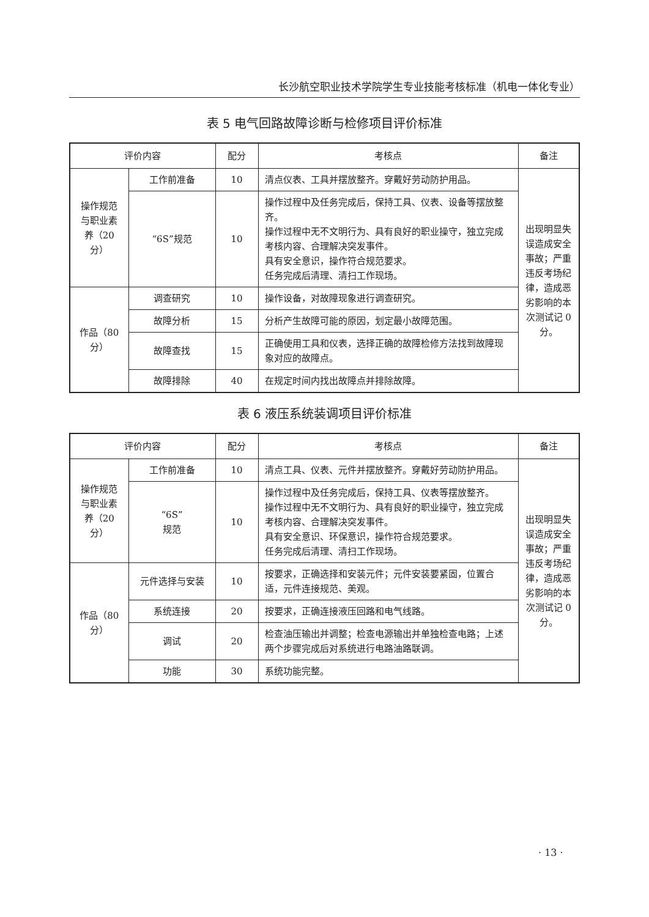长沙航空职业技术学院学生专业技能考核标准（机电一体化专业）
表 5 电气回路故障诊断与检修项目评价标准
| 评价内容 | | 配分 | 考核点 | 备注 |
| --- | --- | --- | --- | --- |
| 操作规范与职业素养（20 分） | 工作前准备 | 10 | 清点仪表、工具并摆放整齐。穿戴好劳动防护用品。 | 出现明显失误造成安全事故；严重违反考场纪律，造成恶劣影响的本次测试记 0 分。 |
| | “6S”规范 | 10 | 操作过程中及任务完成后，保持工具、仪表、设备等摆放整齐。 操作过程中无不文明行为、具有良好的职业操守，独立完成考核内容、合理解决突发事件。 具有安全意识，操作符合规范要求。 任务完成后清理、清扫工作现场。 | |
| 作品（80 分） | 调查研究 | 10 | 操作设备，对故障现象进行调查研究。 | |
| | 故障分析 | 15 | 分析产生故障可能的原因，划定最小故障范围。 | |
| | 故障查找 | 15 | 正确使用工具和仪表，选择正确的故障检修方法找到故障现象对应的故障点。 | |
| | 故障排除 | 40 | 在规定时间内找出故障点并排除故障。 | |
表 6 液压系统装调项目评价标准
| 评价内容 | | 配分 | 考核点 | 备注 |
| --- | --- | --- | --- | --- |
| 操作规范与职业素养（20 分） | 工作前准备 | 10 | 清点工具、仪表、元件并摆放整齐。穿戴好劳动防护用品。 | 出现明显失误造成安全事故；严重违反考场纪律，造成恶劣影响的本次测试记 0 分。 |
| | “6S” 规范 | 10 | 操作过程中及任务完成后，保持工具、仪表等摆放整齐。 操作过程中无不文明行为、具有良好的职业操守，独立完成考核内容、合理解决突发事件。 具有安全意识、环保意识，操作符合规范要求。 任务完成后清理、清扫工作现场。 | |
| 作品（80 分） | 元件选择与安装 | 10 | 按要求，正确选择和安装元件；元件安装要紧固，位置合适，元件连接规范、美观。 | |
| | 系统连接 | 20 | 按要求，正确连接液压回路和电气线路。 | |
| | 调试 | 20 | 检查油压输出并调整；检查电源输出并单独检查电路；上述两个步骤完成后对系统进行电路油路联调。 | |
| | 功能 | 30 | 系统功能完整。 | |
· 13 ·